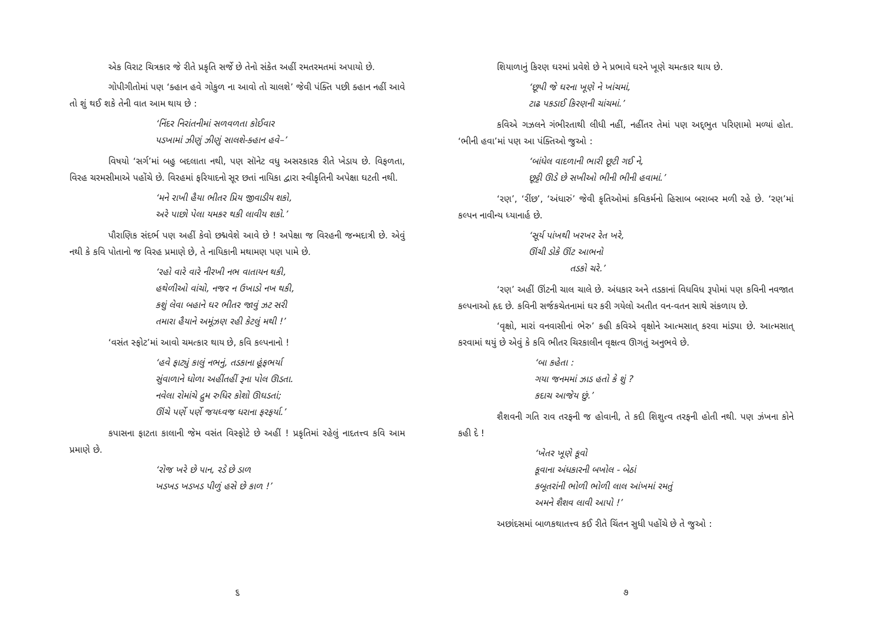એક વિરાટ ચિત્રકાર જે રીતે પ્રકૃતિ સર્જે છે તેનો સંકેત અહીં રમતરમતમાં અપાયો છે.
ગોપીગીતોમાં પણ ‘ક્હાન હવે ગોકુળ ના આવો તો ચાલશે’ જેવી પંક્તિ પછી ક્હાન નહીં આવે તો શું થઈ શકે તેની વાત આમ થાય છે :
‘નિંદર નિરાંતનીમાં સળવળતા કોઈવાર
પડખામાં ઝીણું ઝીણું સાલશે-ક્હાન હવે–’
વિષયો ‘સર્ગ’માં બહુ બદલાતા નથી, પણ સૉનેટ વધુ અસરકારક રીતે ખેડાય છે. વિફળતા, વિરહ ચરમસીમાએ પહોંચે છે. વિરહમાં ફરિયાદનો સૂર છતાં નાયિકા દ્વારા સ્વીકૃતિની અપેક્ષા ઘટતી નથી.
‘મને રાખી હૈયા ભીતર પ્રિય જીવાડીય શકો,
અરે પાછો પેલા યમકર થકી લાવીય શકો.’
પૌરાણિક સંદર્ભ પણ અહીં કેવો છદ્મવેશે આવે છે ! અપેક્ષા જ વિરહની જન્મદાત્રી છે. એવું નથી કે કવિ પોતાનો જ વિરહ પ્રમાણે છે, તે નાયિકાની મથામણ પણ પામે છે.
‘રહો વારે વારે નીરખી નભ વાતાયન થકી,
હથેળીઓ વાંચો, નજર ન ઉખાડો નખ થકી,
કશું લેવા બહાને ઘર ભીતર જાવું ઝટ સરી
તમારા હૈયાને અમૂંઝણ રહી કેટલું મથી !’
‘વસંત સ્ફોટ’માં આવો ચમત્કાર થાય છે, કવિ કલ્પનાનો !
‘હવે ફાટ્યું કાલું નભનું, તડકાના હૂંફભર્યા
સુંવાળાને ધોળા અહીંતહીં રૂના પોલ ઊડતા.
નવેલા રોમાંચે દ્રુમ રુધિર કોશો ઊઘડતાં;
ઊંચે પર્ણે પર્ણે જયધ્વજ ધરાના ફરફર્યા.’
કપાસના ફાટતા કાલાની જેમ વસંત વિસ્ફોટે છે અહીં ! પ્રકૃતિમાં રહેલું નાદતત્ત્વ કવિ આમ પ્રમાણે છે.
‘રોજ ખરે છે પાન, રડે છે ડાળ
ખડખડ ખડખડ પીળું હસે છે કાળ !’
૬
શિયાળાનું કિરણ ઘરમાં પ્રવેશે છે ને પ્રભાવે ઘરને ખૂણે ચમત્કાર થાય છે.
‘છૂપી જે ઘરના ખૂણે ને ખાંચમાં,
ટાઢ પકડાઈ કિરણની ચાંચમાં.’
કવિએ ગઝલને ગંભીરતાથી લીધી નહીં, નહીંતર તેમાં પણ અદ્‌ભુત પરિણામો મળ્યાં હોત. ‘ભીની હવા’માં પણ આ પંક્તિઓ જુઓ :
‘બાંધેલ વાદળાની ભારી છૂટી ગઈ ને,
છૂટ્ટી ઊડે છે સખીઓ ભીની ભીની હવામાં.’
‘રણ’, ‘રીંછ’, ‘અંધારું’ જેવી કૃતિઓમાં કવિકર્મનો હિસાબ બરાબર મળી રહે છે. ‘રણ’માં કલ્પન નાવીન્ય ધ્યાનાર્હ છે.
‘સૂર્ય પાંખથી ખરખર રેત ખરે,
ઊંચી ડોકે ઊંટ આભનો
તડકો ચરે.’
‘રણ’ અહીં ઊંટની ચાલ ચાલે છે. અંધકાર અને તડકાનાં વિધવિધ રૂપોમાં પણ કવિની નવજાત કલ્પનાઓ હૃદ છે. કવિની સર્જકચેતનામાં ઘર કરી ગયેલો અતીત વન-વતન સાથે સંકળાય છે.
‘વૃક્ષો, મારાં વનવાસીનાં ભેરુ’ કહી કવિએ વૃક્ષોને આત્મસાત્ કરવા માંડ્યા છે. આત્મસાત્ કરવામાં થયું છે એવું કે કવિ ભીતર ચિરકાલીન વૃક્ષત્વ ઊગતું અનુભવે છે.
‘બા કહેતા :
ગયા જનમમાં ઝાડ હતો કે શું ?
કદાચ આજેય છું.’
શૈશવની ગતિ રાવ તરફની જ હોવાની, તે કદી શિશુત્વ તરફની હોતી નથી. પણ ઝંખના કોને કહી દે !
‘ખેતર ખૂણે કૂવો
કૂવાના અંધકારની બખોલ - બેઠાં
કબૂતરાંની ભોળી ભોળી લાલ આંખમાં રમતું
અમને શૈશવ લાવી આપો !’
અછાંદસમાં બાળકથાતત્ત્વ કઈ રીતે ચિંતન સુધી પહોંચે છે તે જુઓ :
૭